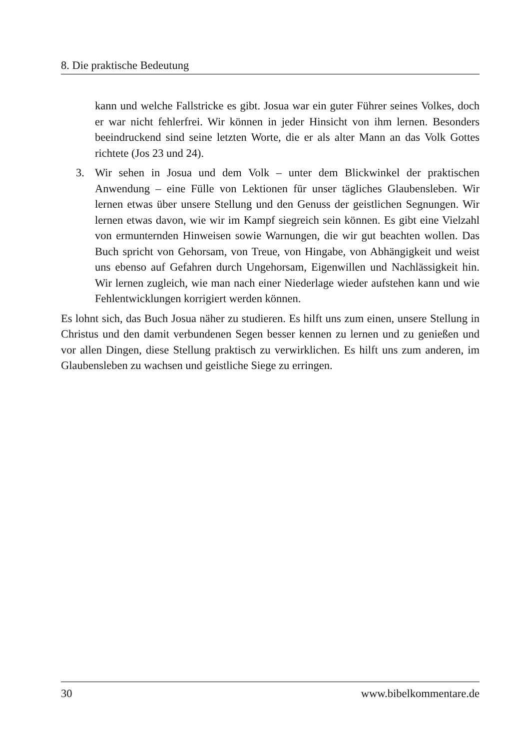8. Die praktische Bedeutung
kann und welche Fallstricke es gibt. Josua war ein guter Führer seines Volkes, doch er war nicht fehlerfrei. Wir können in jeder Hinsicht von ihm lernen. Besonders beeindruckend sind seine letzten Worte, die er als alter Mann an das Volk Gottes richtete (Jos 23 und 24).
3. Wir sehen in Josua und dem Volk – unter dem Blickwinkel der praktischen Anwendung – eine Fülle von Lektionen für unser tägliches Glaubensleben. Wir lernen etwas über unsere Stellung und den Genuss der geistlichen Segnungen. Wir lernen etwas davon, wie wir im Kampf siegreich sein können. Es gibt eine Vielzahl von ermunternden Hinweisen sowie Warnungen, die wir gut beachten wollen. Das Buch spricht von Gehorsam, von Treue, von Hingabe, von Abhängigkeit und weist uns ebenso auf Gefahren durch Ungehorsam, Eigenwillen und Nachlässigkeit hin. Wir lernen zugleich, wie man nach einer Niederlage wieder aufstehen kann und wie Fehlentwicklungen korrigiert werden können.
Es lohnt sich, das Buch Josua näher zu studieren. Es hilft uns zum einen, unsere Stellung in Christus und den damit verbundenen Segen besser kennen zu lernen und zu genießen und vor allen Dingen, diese Stellung praktisch zu verwirklichen. Es hilft uns zum anderen, im Glaubensleben zu wachsen und geistliche Siege zu erringen.
30 www.bibelkommentare.de